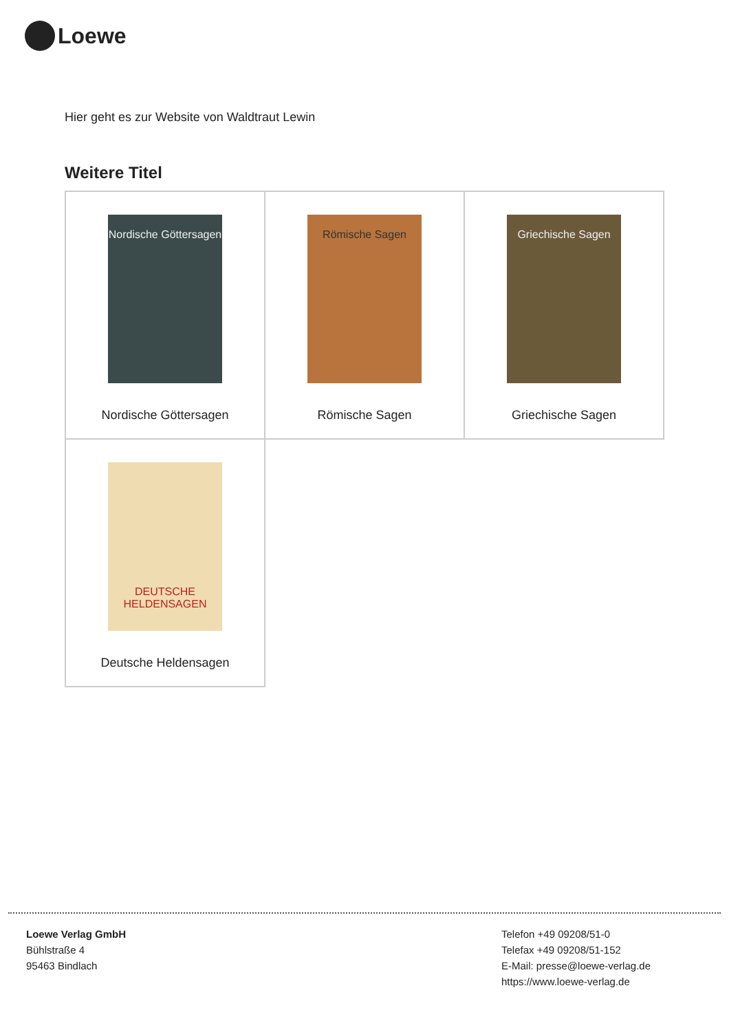Loewe
Hier geht es zur Website von Waldtraut Lewin
Weitere Titel
| Nordische Göttersagen Nordische Göttersagen | Römische Sagen Römische Sagen | Griechische Sagen Griechische Sagen |
| DEUTSCHE HELDENSAGEN Deutsche Heldensagen | | |
Loewe Verlag GmbH
Bühlstraße 4
95463 Bindlach
Telefon +49 09208/51-0
Telefax +49 09208/51-152
E-Mail: presse@loewe-verlag.de
https://www.loewe-verlag.de